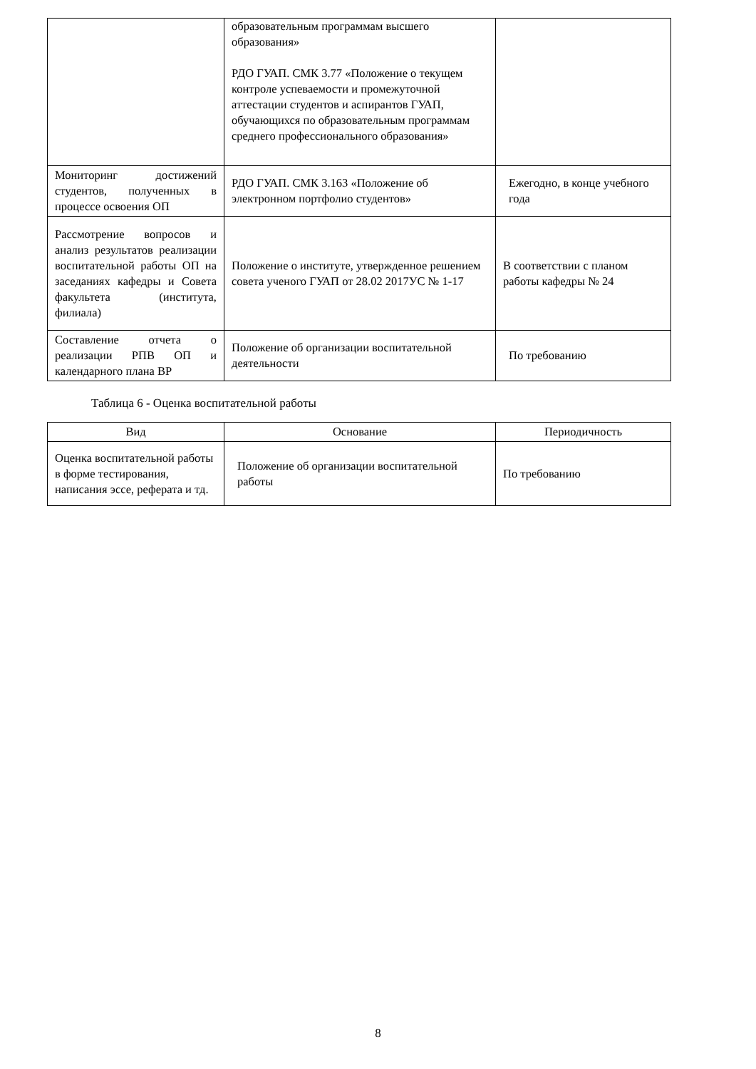| | образовательным программам высшего образования» РДО ГУАП. СМК 3.77 «Положение о текущем контроле успеваемости и промежуточной аттестации студентов и аспирантов ГУАП, обучающихся по образовательным программам среднего профессионального образования» | |
| Мониторинг достижений студентов, полученных в процессе освоения ОП | РДО ГУАП. СМК 3.163 «Положение об электронном портфолио студентов» | Ежегодно, в конце учебного года |
| Рассмотрение вопросов и анализ результатов реализации воспитательной работы ОП на заседаниях кафедры и Совета факультета (института, филиала) | Положение о институте, утвержденное решением совета ученого ГУАП от 28.02 2017УС № 1-17 | В соответствии с планом работы кафедры № 24 |
| Составление отчета о реализации РПВ ОП и календарного плана ВР | Положение об организации воспитательной деятельности | По требованию |
Таблица 6 - Оценка воспитательной работы
| Вид | Основание | Периодичность |
| --- | --- | --- |
| Оценка воспитательной работы в форме тестирования, написания эссе, реферата и тд. | Положение об организации воспитательной работы | По требованию |
8